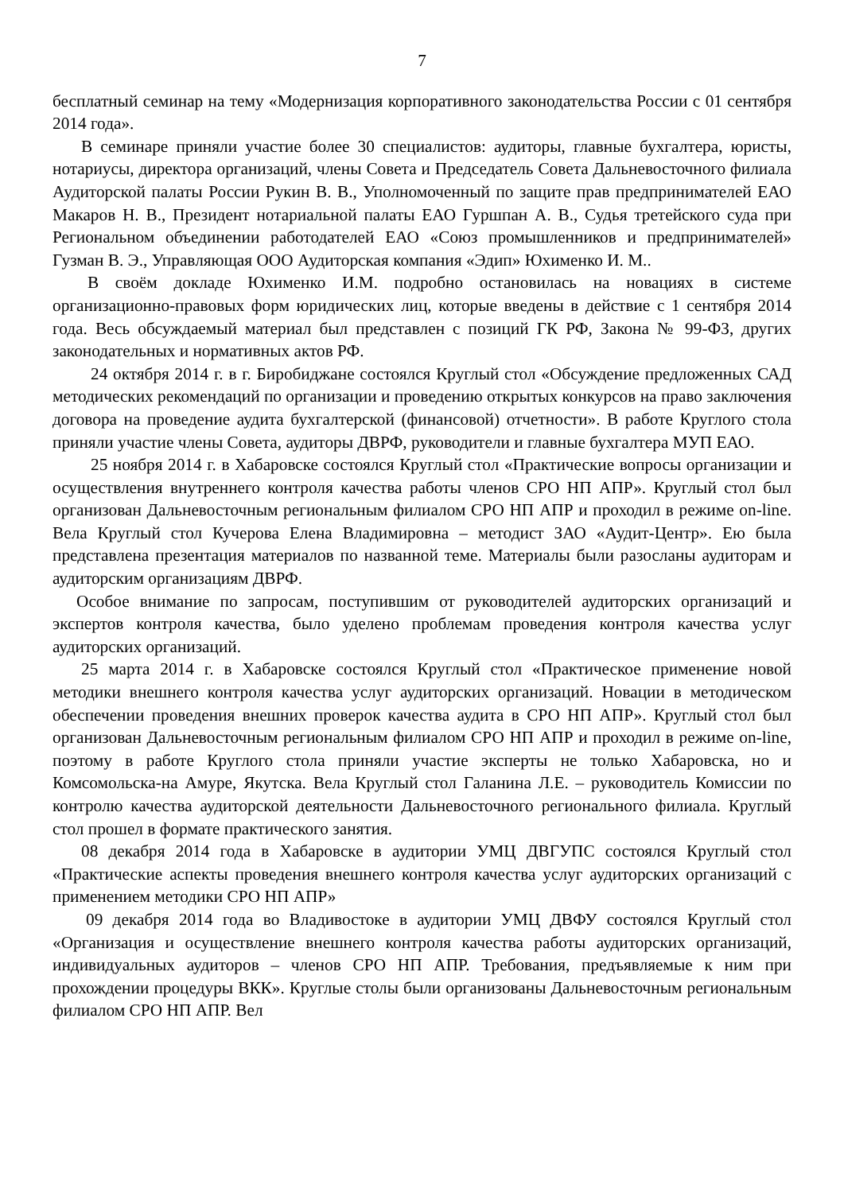7
бесплатный семинар на тему «Модернизация корпоративного законодательства России с 01 сентября 2014 года».
В семинаре приняли участие более 30 специалистов: аудиторы, главные бухгалтера, юристы, нотариусы, директора организаций, члены Совета и Председатель Совета Дальневосточного филиала Аудиторской палаты России Рукин В. В., Уполномоченный по защите прав предпринимателей ЕАО Макаров Н. В., Президент нотариальной палаты ЕАО Гуршпан А. В., Судья третейского суда при Региональном объединении работодателей ЕАО «Союз промышленников и предпринимателей» Гузман В. Э., Управляющая ООО Аудиторская компания «Эдип» Юхименко И. М..
В своём докладе Юхименко И.М. подробно остановилась на новациях в системе организационно-правовых форм юридических лиц, которые введены в действие с 1 сентября 2014 года. Весь обсуждаемый материал был представлен с позиций ГК РФ, Закона № 99-ФЗ, других законодательных и нормативных актов РФ.
24 октября 2014 г. в г. Биробиджане состоялся Круглый стол «Обсуждение предложенных САД методических рекомендаций по организации и проведению открытых конкурсов на право заключения договора на проведение аудита бухгалтерской (финансовой) отчетности». В работе Круглого стола приняли участие члены Совета, аудиторы ДВРФ, руководители и главные бухгалтера МУП ЕАО.
25 ноября 2014 г. в Хабаровске состоялся Круглый стол «Практические вопросы организации и осуществления внутреннего контроля качества работы членов СРО НП АПР». Круглый стол был организован Дальневосточным региональным филиалом СРО НП АПР и проходил в режиме on-line. Вела Круглый стол Кучерова Елена Владимировна – методист ЗАО «Аудит-Центр». Ею была представлена презентация материалов по названной теме. Материалы были разосланы аудиторам и аудиторским организациям ДВРФ.
Особое внимание по запросам, поступившим от руководителей аудиторских организаций и экспертов контроля качества, было уделено проблемам проведения контроля качества услуг аудиторских организаций.
25 марта 2014 г. в Хабаровске состоялся Круглый стол «Практическое применение новой методики внешнего контроля качества услуг аудиторских организаций. Новации в методическом обеспечении проведения внешних проверок качества аудита в СРО НП АПР». Круглый стол был организован Дальневосточным региональным филиалом СРО НП АПР и проходил в режиме on-line, поэтому в работе Круглого стола приняли участие эксперты не только Хабаровска, но и Комсомольска-на Амуре, Якутска. Вела Круглый стол Галанина Л.Е. – руководитель Комиссии по контролю качества аудиторской деятельности Дальневосточного регионального филиала. Круглый стол прошел в формате практического занятия.
08 декабря 2014 года в Хабаровске в аудитории УМЦ ДВГУПС состоялся Круглый стол «Практические аспекты проведения внешнего контроля качества услуг аудиторских организаций с применением методики СРО НП АПР»
09 декабря 2014 года во Владивостоке в аудитории УМЦ ДВФУ состоялся Круглый стол «Организация и осуществление внешнего контроля качества работы аудиторских организаций, индивидуальных аудиторов – членов СРО НП АПР. Требования, предъявляемые к ним при прохождении процедуры ВКК». Круглые столы были организованы Дальневосточным региональным филиалом СРО НП АПР. Вел